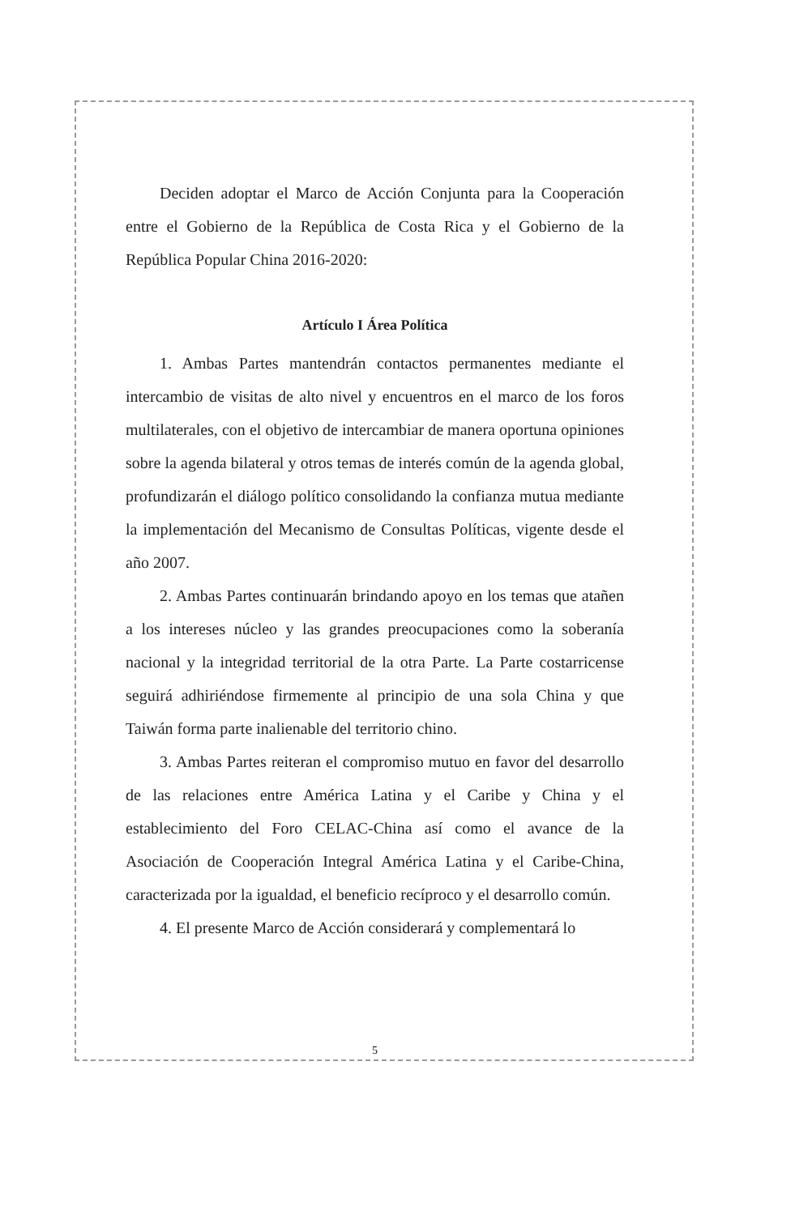Deciden adoptar el Marco de Acción Conjunta para la Cooperación entre el Gobierno de la República de Costa Rica y el Gobierno de la República Popular China 2016-2020:
Artículo I Área Política
1. Ambas Partes mantendrán contactos permanentes mediante el intercambio de visitas de alto nivel y encuentros en el marco de los foros multilaterales, con el objetivo de intercambiar de manera oportuna opiniones sobre la agenda bilateral y otros temas de interés común de la agenda global, profundizarán el diálogo político consolidando la confianza mutua mediante la implementación del Mecanismo de Consultas Políticas, vigente desde el año 2007.
2. Ambas Partes continuarán brindando apoyo en los temas que atañen a los intereses núcleo y las grandes preocupaciones como la soberanía nacional y la integridad territorial de la otra Parte. La Parte costarricense seguirá adhiriéndose firmemente al principio de una sola China y que Taiwán forma parte inalienable del territorio chino.
3. Ambas Partes reiteran el compromiso mutuo en favor del desarrollo de las relaciones entre América Latina y el Caribe y China y el establecimiento del Foro CELAC-China así como el avance de la Asociación de Cooperación Integral América Latina y el Caribe-China, caracterizada por la igualdad, el beneficio recíproco y el desarrollo común.
4. El presente Marco de Acción considerará y complementará lo
5